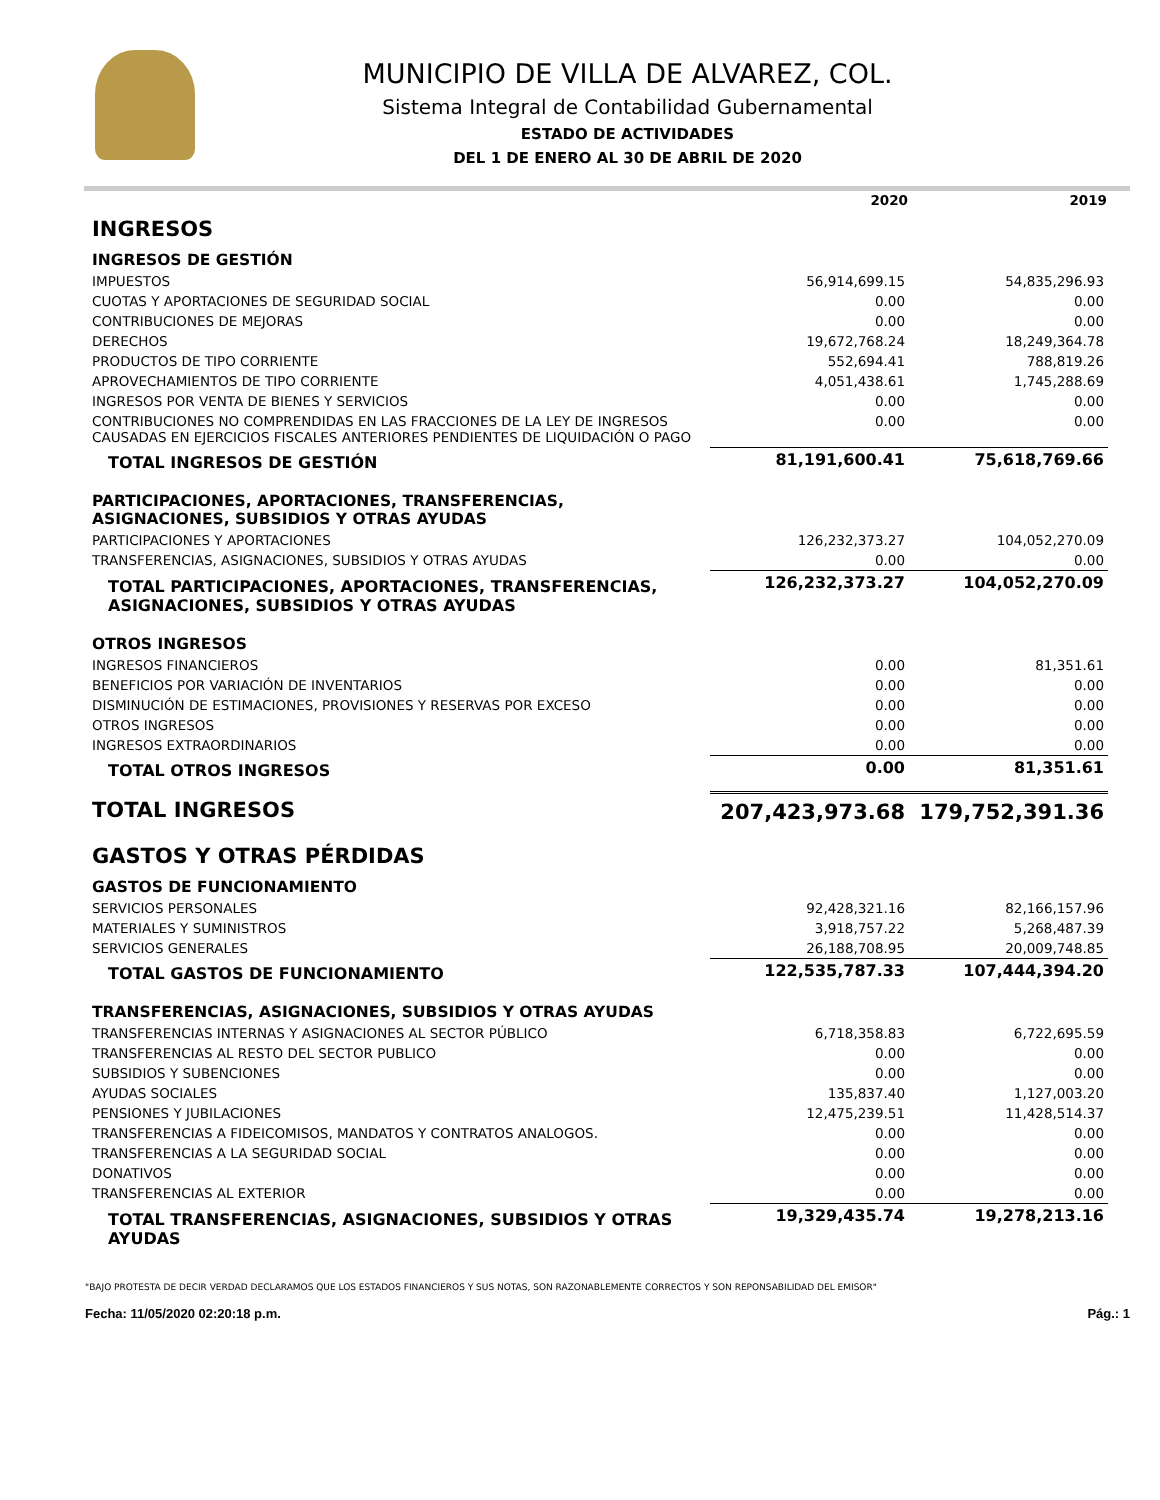MUNICIPIO DE VILLA DE ALVAREZ, COL.
Sistema Integral de Contabilidad Gubernamental
ESTADO DE ACTIVIDADES
DEL 1 DE ENERO AL 30 DE ABRIL DE 2020
| | 2020 | 2019 |
| INGRESOS | | |
| INGRESOS DE GESTIÓN | | |
| IMPUESTOS | 56,914,699.15 | 54,835,296.93 |
| CUOTAS Y APORTACIONES DE SEGURIDAD SOCIAL | 0.00 | 0.00 |
| CONTRIBUCIONES DE MEJORAS | 0.00 | 0.00 |
| DERECHOS | 19,672,768.24 | 18,249,364.78 |
| PRODUCTOS DE TIPO CORRIENTE | 552,694.41 | 788,819.26 |
| APROVECHAMIENTOS DE TIPO CORRIENTE | 4,051,438.61 | 1,745,288.69 |
| INGRESOS POR VENTA DE BIENES Y SERVICIOS | 0.00 | 0.00 |
| CONTRIBUCIONES NO COMPRENDIDAS EN LAS FRACCIONES DE LA LEY DE INGRESOS CAUSADAS EN EJERCICIOS FISCALES ANTERIORES PENDIENTES DE LIQUIDACIÓN O PAGO | 0.00 | 0.00 |
| TOTAL INGRESOS DE GESTIÓN | 81,191,600.41 | 75,618,769.66 |
| PARTICIPACIONES, APORTACIONES, TRANSFERENCIAS, ASIGNACIONES, SUBSIDIOS Y OTRAS AYUDAS | | |
| PARTICIPACIONES Y APORTACIONES | 126,232,373.27 | 104,052,270.09 |
| TRANSFERENCIAS, ASIGNACIONES, SUBSIDIOS Y OTRAS AYUDAS | 0.00 | 0.00 |
| TOTAL PARTICIPACIONES, APORTACIONES, TRANSFERENCIAS, ASIGNACIONES, SUBSIDIOS Y OTRAS AYUDAS | 126,232,373.27 | 104,052,270.09 |
| OTROS INGRESOS | | |
| INGRESOS FINANCIEROS | 0.00 | 81,351.61 |
| BENEFICIOS POR VARIACIÓN DE INVENTARIOS | 0.00 | 0.00 |
| DISMINUCIÓN DE ESTIMACIONES, PROVISIONES Y RESERVAS POR EXCESO | 0.00 | 0.00 |
| OTROS INGRESOS | 0.00 | 0.00 |
| INGRESOS EXTRAORDINARIOS | 0.00 | 0.00 |
| TOTAL OTROS INGRESOS | 0.00 | 81,351.61 |
| TOTAL INGRESOS | 207,423,973.68 | 179,752,391.36 |
| GASTOS Y OTRAS PÉRDIDAS | | |
| GASTOS DE FUNCIONAMIENTO | | |
| SERVICIOS PERSONALES | 92,428,321.16 | 82,166,157.96 |
| MATERIALES Y SUMINISTROS | 3,918,757.22 | 5,268,487.39 |
| SERVICIOS GENERALES | 26,188,708.95 | 20,009,748.85 |
| TOTAL GASTOS DE FUNCIONAMIENTO | 122,535,787.33 | 107,444,394.20 |
| TRANSFERENCIAS, ASIGNACIONES, SUBSIDIOS Y OTRAS AYUDAS | | |
| TRANSFERENCIAS INTERNAS Y ASIGNACIONES AL SECTOR PÚBLICO | 6,718,358.83 | 6,722,695.59 |
| TRANSFERENCIAS AL RESTO DEL SECTOR PUBLICO | 0.00 | 0.00 |
| SUBSIDIOS Y SUBENCIONES | 0.00 | 0.00 |
| AYUDAS SOCIALES | 135,837.40 | 1,127,003.20 |
| PENSIONES Y JUBILACIONES | 12,475,239.51 | 11,428,514.37 |
| TRANSFERENCIAS A FIDEICOMISOS, MANDATOS Y CONTRATOS ANALOGOS. | 0.00 | 0.00 |
| TRANSFERENCIAS A LA SEGURIDAD SOCIAL | 0.00 | 0.00 |
| DONATIVOS | 0.00 | 0.00 |
| TRANSFERENCIAS AL EXTERIOR | 0.00 | 0.00 |
| TOTAL TRANSFERENCIAS, ASIGNACIONES, SUBSIDIOS Y OTRAS AYUDAS | 19,329,435.74 | 19,278,213.16 |
"BAJO PROTESTA DE DECIR VERDAD DECLARAMOS QUE LOS ESTADOS FINANCIEROS Y SUS NOTAS, SON RAZONABLEMENTE CORRECTOS Y SON REPONSABILIDAD DEL EMISOR"
Fecha: 11/05/2020 02:20:18 p.m. Pág.: 1